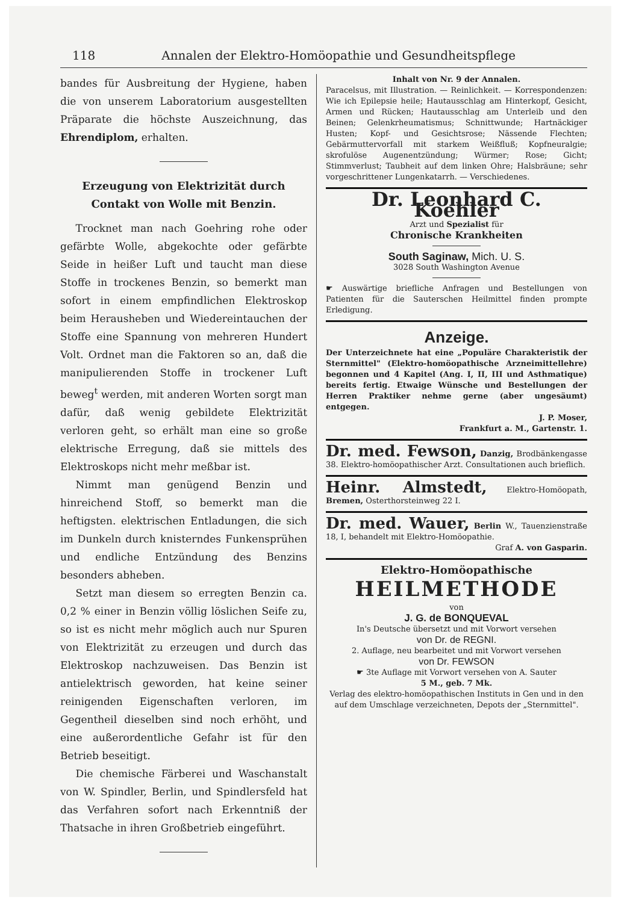118 Annalen der Elektro-Homöopathie und Gesundheitspflege
bandes für Ausbreitung der Hygiene, haben die von unserem Laboratorium ausgestellten Präparate die höchste Auszeichnung, das Ehrendiplom, erhalten.
Erzeugung von Elektrizität durch Contakt von Wolle mit Benzin.
Trocknet man nach Goehring rohe oder gefärbte Wolle, abgekochte oder gefärbte Seide in heißer Luft und taucht man diese Stoffe in trockenes Benzin, so bemerkt man sofort in einem empfindlichen Elektroskop beim Herausheben und Wiedereintauchen der Stoffe eine Spannung von mehreren Hundert Volt. Ordnet man die Faktoren so an, daß die manipulierenden Stoffe in trockener Luft beweg<sup>t</sup> werden, mit anderen Worten sorgt man dafür, daß wenig gebildete Elektrizität verloren geht, so erhält man eine so große elektrische Erregung, daß sie mittels des Elektroskops nicht mehr meßbar ist.
Nimmt man genügend Benzin und hinreichend Stoff, so bemerkt man die heftigsten. elektrischen Entladungen, die sich im Dunkeln durch knisterndes Funkensprühen und endliche Entzündung des Benzins besonders abheben.
Setzt man diesem so erregten Benzin ca. 0,2 % einer in Benzin völlig löslichen Seife zu, so ist es nicht mehr möglich auch nur Spuren von Elektrizität zu erzeugen und durch das Elektroskop nachzuweisen. Das Benzin ist antielektrisch geworden, hat keine seiner reinigenden Eigenschaften verloren, im Gegentheil dieselben sind noch erhöht, und eine außerordentliche Gefahr ist für den Betrieb beseitigt.
Die chemische Färberei und Waschanstalt von W. Spindler, Berlin, und Spindlersfeld hat das Verfahren sofort nach Erkenntniß der Thatsache in ihren Großbetrieb eingeführt.
Inhalt von Nr. 9 der Annalen.
Paracelsus, mit Illustration. — Reinlichkeit. — Korrespondenzen: Wie ich Epilepsie heile; Hautausschlag am Hinterkopf, Gesicht, Armen und Rücken; Hautausschlag am Unterleib und den Beinen; Gelenkrheumatismus; Schnittwunde; Hartnäckiger Husten; Kopf- und Gesichtsrose; Nässende Flechten; Gebärmuttervorfall mit starkem Weißfluß; Kopfneuralgie; skrofulöse Augenentzündung; Würmer; Rose; Gicht; Stimmverlust; Taubheit auf dem linken Ohre; Halsbräune; sehr vorgeschrittener Lungenkatarrh. — Verschiedenes.
Dr. Leonhard C. Koehler
Arzt und Spezialist für
Chronische Krankheiten
South Saginaw, Mich. U. S.
3028 South Washington Avenue
☛ Auswärtige briefliche Anfragen und Bestellungen von Patienten für die Sauterschen Heilmittel finden prompte Erledigung.
Anzeige.
Der Unterzeichnete hat eine „Populäre Charakteristik der Sternmittel" (Elektro-homöopathische Arzneimittellehre) begonnen und 4 Kapitel (Ang. I, II, III und Asthmatique) bereits fertig. Etwaige Wünsche und Bestellungen der Herren Praktiker nehme gerne (aber ungesäumt) entgegen.
J. P. Moser,
Frankfurt a. M., Gartenstr. 1.
Dr. med. Fewson, Danzig, Brodbänkengasse 38. Elektro-homöopathischer Arzt. Consultationen auch brieflich.
Heinr. Almstedt, Elektro-Homöopath, Bremen, Osterthorsteinweg 22 I.
Dr. med. Wauer, Berlin W., Tauenzienstraße 18, I, behandelt mit Elektro-Homöopathie.
Graf A. von Gasparin.
Elektro-Homöopathische
HEILMETHODE
von
J. G. de BONQUEVAL
In's Deutsche übersetzt und mit Vorwort versehen
von Dr. de REGNI.
2. Auflage, neu bearbeitet und mit Vorwort versehen
von Dr. FEWSON
☛ 3te Auflage mit Vorwort versehen von A. Sauter
5 M., geb. 7 Mk.
Verlag des elektro-homöopathischen Instituts in Gen und in den auf dem Umschlage verzeichneten, Depots der „Sternmittel".